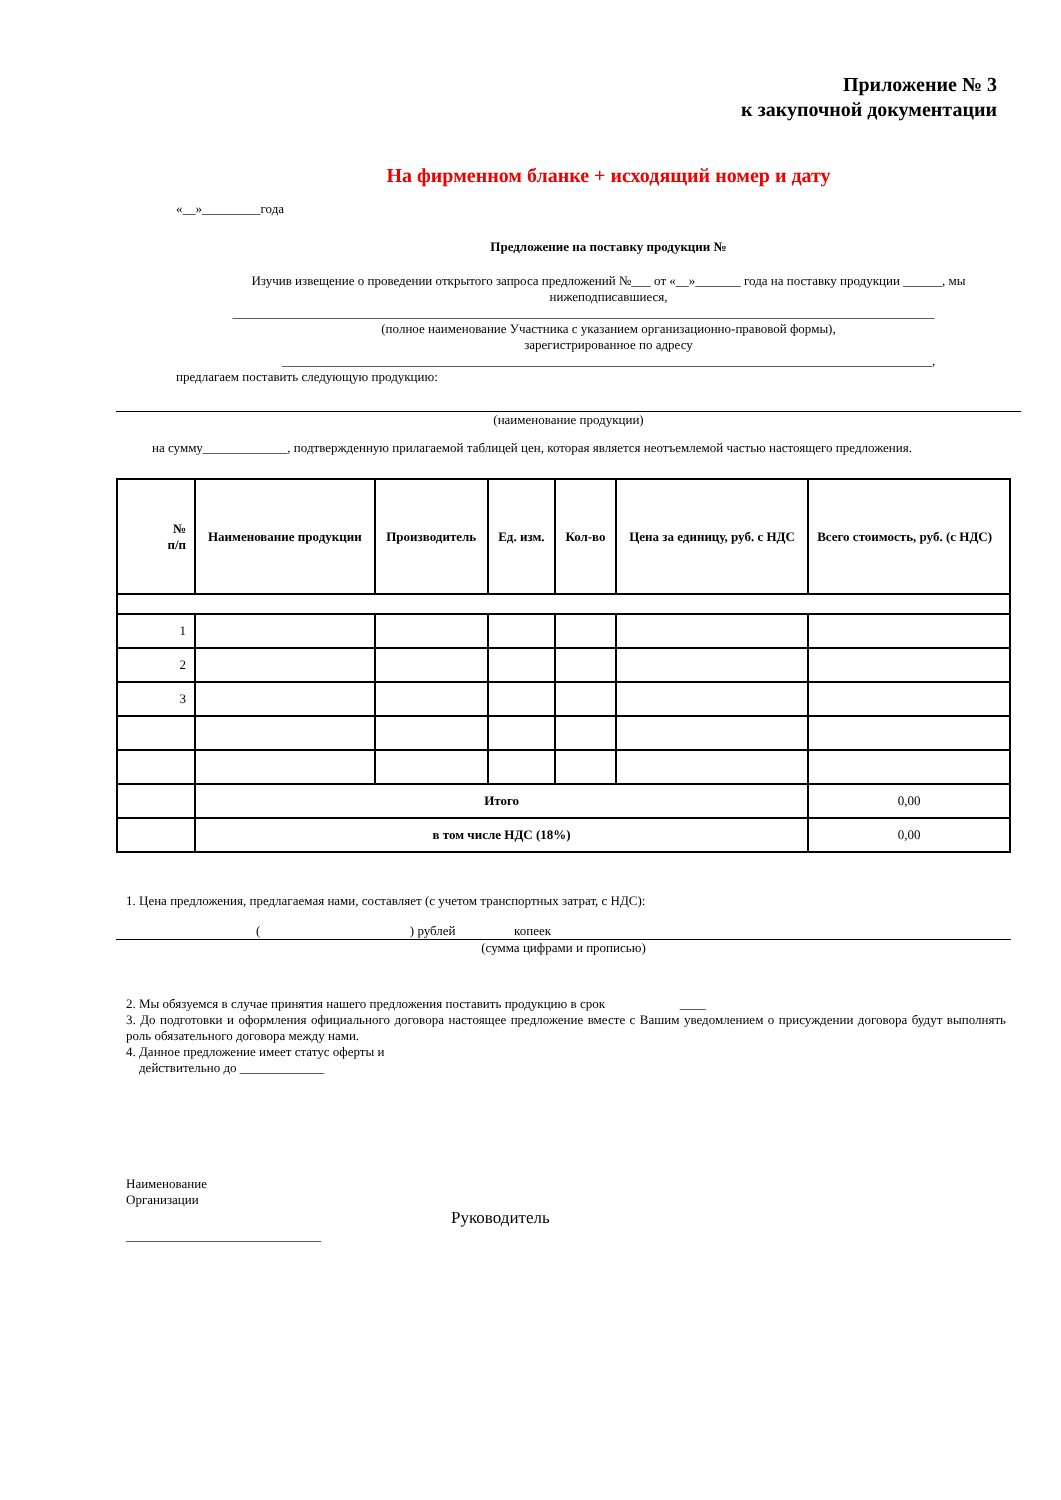Приложение № 3
к закупочной документации
На фирменном бланке + исходящий номер и дату
«__»_________года
Предложение на поставку продукции №
Изучив извещение о проведении открытого запроса предложений №___ от «__»_______ года на поставку продукции ______, мы нижеподписавшиеся,
____________________________________________________________________________________________________________
(полное наименование Участника с указанием организационно-правовой формы),
зарегистрированное по адресу
____________________________________________________________________________________________________,
предлагаем поставить следующую продукцию:
(наименование продукции)
на сумму_____________, подтвержденную прилагаемой таблицей цен, которая является неотъемлемой частью настоящего предложения.
| № п/п | Наименование продукции | Производитель | Ед. изм. | Кол-во | Цена за единицу, руб. с НДС | Всего стоимость, руб. (с НДС) |
| --- | --- | --- | --- | --- | --- | --- |
| 1 | | | | | | |
| 2 | | | | | | |
| 3 | | | | | | |
| | Итого | | | | | 0,00 |
| | в том числе НДС (18%) | | | | | 0,00 |
1. Цена предложения, предлагаемая нами, составляет (с учетом транспортных затрат, с НДС):
( ) рублей копеек
(сумма цифрами и прописью)
2. Мы обязуемся в случае принятия нашего предложения поставить продукцию в срок ____
3. До подготовки и оформления официального договора настоящее предложение вместе с Вашим уведомлением о присуждении договора будут выполнять роль обязательного договора между нами.
4. Данное предложение имеет статус оферты и
действительно до _____________
Наименование
Организации
______________________________
Руководитель